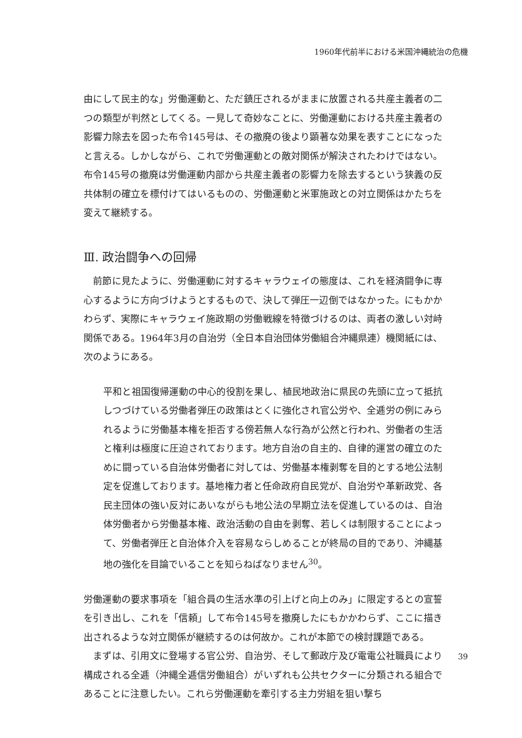1960年代前半における米国沖縄統治の危機
由にして民主的な」労働運動と、ただ鎮圧されるがままに放置される共産主義者の二つの類型が判然としてくる。一見して奇妙なことに、労働運動における共産主義者の影響力除去を図った布令145号は、その撤廃の後より顕著な効果を表すことになったと言える。しかしながら、これで労働運動との敵対関係が解決されたわけではない。布令145号の撤廃は労働運動内部から共産主義者の影響力を除去するという狭義の反共体制の確立を標付けてはいるものの、労働運動と米軍施政との対立関係はかたちを変えて継続する。
Ⅲ. 政治闘争への回帰
前節に見たように、労働運動に対するキャラウェイの態度は、これを経済闘争に専心するように方向づけようとするもので、決して弾圧一辺倒ではなかった。にもかかわらず、実際にキャラウェイ施政期の労働戦線を特徴づけるのは、両者の激しい対峙関係である。1964年3月の自治労（全日本自治団体労働組合沖縄県連）機関紙には、次のようにある。
平和と祖国復帰運動の中心的役割を果し、植民地政治に県民の先頭に立って抵抗しつづけている労働者弾圧の政策はとくに強化され官公労や、全逓労の例にみられるように労働基本権を拒否する傍若無人な行為が公然と行われ、労働者の生活と権利は極度に圧迫されております。地方自治の自主的、自律的運営の確立のために闘っている自治体労働者に対しては、労働基本権剥奪を目的とする地公法制定を促進しております。基地権力者と任命政府自民党が、自治労や革新政党、各民主団体の強い反対にあいながらも地公法の早期立法を促進しているのは、自治体労働者から労働基本権、政治活動の自由を剥奪、若しくは制限することによって、労働者弾圧と自治体介入を容易ならしめることが終局の目的であり、沖縄基地の強化を目論でいることを知らねばなりません<sup>30</sup>。
労働運動の要求事項を「組合員の生活水準の引上げと向上のみ」に限定するとの宣誓を引き出し、これを「信頼」して布令145号を撤廃したにもかかわらず、ここに描き出されるような対立関係が継続するのは何故か。これが本節での検討課題である。
まずは、引用文に登場する官公労、自治労、そして郵政庁及び電電公社職員により構成される全逓（沖縄全逓信労働組合）がいずれも公共セクターに分類される組合であることに注意したい。これら労働運動を牽引する主力労組を狙い撃ち
39